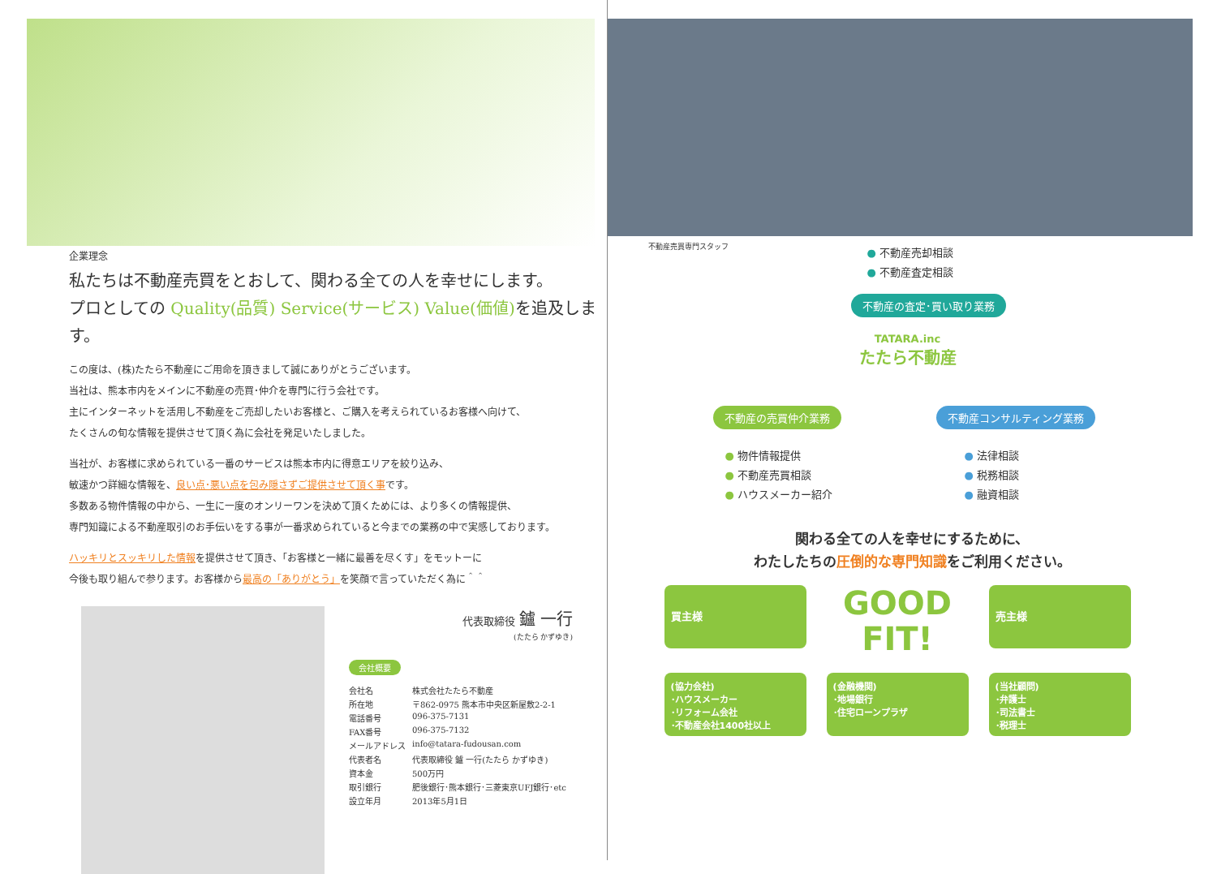企業理念
私たちは不動産売買をとおして、関わる全ての人を幸せにします。
プロとしての Quality(品質) Service(サービス) Value(価値) を追及します。
この度は、(株)たたら不動産にご用命を頂きまして誠にありがとうございます。
当社は、熊本市内をメインに不動産の売買･仲介を専門に行う会社です。
主にインターネットを活用し不動産をご売却したいお客様と、ご購入を考えられているお客様へ向けて、
たくさんの旬な情報を提供させて頂く為に会社を発足いたしました。
当社が、お客様に求められている一番のサービスは熊本市内に得意エリアを絞り込み、
敏速かつ詳細な情報を、良い点･悪い点を包み隠さずご提供させて頂く事です。
多数ある物件情報の中から、一生に一度のオンリーワンを決めて頂くためには、より多くの情報提供、
専門知識による不動産取引のお手伝いをする事が一番求められていると今までの業務の中で実感しております。
ハッキリとスッキリした情報を提供させて頂き、「お客様と一緒に最善を尽くす」をモットーに
今後も取り組んで参ります。お客様から最高の「ありがとう」を笑顔で言っていただく為に＾＾
代表取締役 鑪 一行
(たたら かずゆき)
会社概要
| 会社名 | 株式会社たたら不動産 |
| 所在地 | 〒862-0975 熊本市中央区新屋敷2-2-1 |
| 電話番号 | 096-375-7131 |
| FAX番号 | 096-375-7132 |
| メールアドレス | info@tatara-fudousan.com |
| 代表者名 | 代表取締役 鑪 一行(たたら かずゆき) |
| 資本金 | 500万円 |
| 取引銀行 | 肥後銀行･熊本銀行･三菱東京UFJ銀行･etc |
| 設立年月 | 2013年5月1日 |
不動産売買専門スタッフ
● 不動産売却相談
● 不動産査定相談
不動産の査定･買い取り業務
TATARA.inc
たたら不動産
不動産の売買仲介業務 不動産コンサルティング業務
● 物件情報提供
● 不動産売買相談
● ハウスメーカー紹介
● 法律相談
● 税務相談
● 融資相談
関わる全ての人を幸せにするために、
わたしたちの圧倒的な専門知識をご利用ください。
買主様
GOOD
FIT!
売主様
(協力会社)
･ハウスメーカー
･リフォーム会社
･不動産会社1400社以上
(金融機関)
･地場銀行
･住宅ローンプラザ
(当社顧問)
･弁護士
･司法書士
･税理士